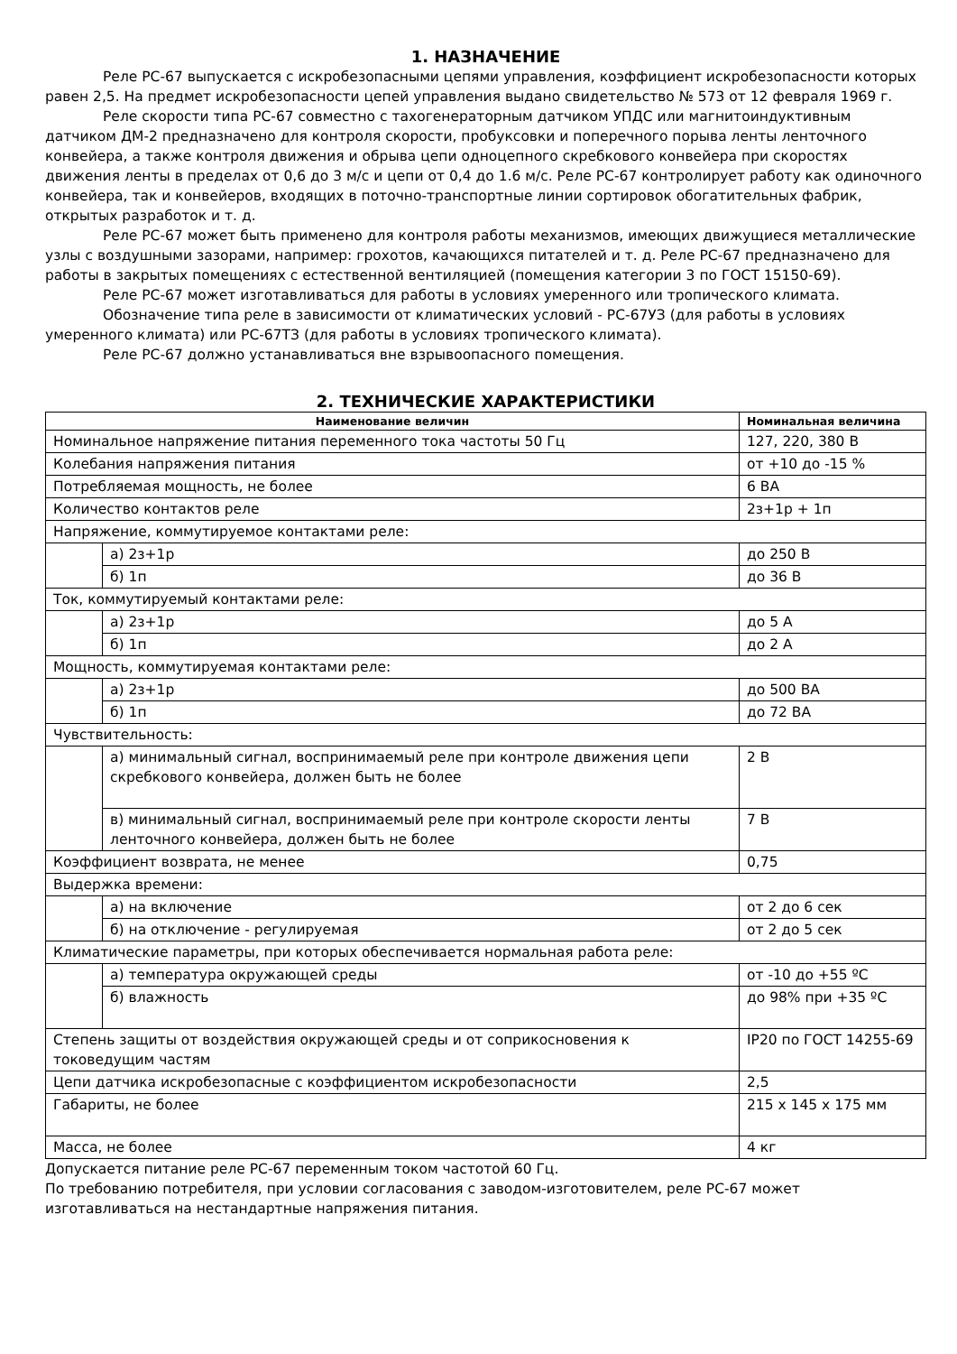1. НАЗНАЧЕНИЕ
Реле РС-67 выпускается с искробезопасными цепями управления, коэффициент искробезопасности которых равен 2,5. На предмет искробезопасности цепей управления выдано свидетельство № 573 от 12 февраля 1969 г.
Реле скорости типа РС-67 совместно с тахогенераторным датчиком УПДС или магнитоиндуктивным датчиком ДМ-2 предназначено для контроля скорости, пробуксовки и поперечного порыва ленты ленточного конвейера, а также контроля движения и обрыва цепи одноцепного скребкового конвейера при скоростях движения ленты в пределах от 0,6 до 3 м/с и цепи от 0,4 до 1.6 м/с. Реле РС-67 контролирует работу как одиночного конвейера, так и конвейеров, входящих в поточно-транспортные линии сортировок обогатительных фабрик, открытых разработок и т. д.
Реле РС-67 может быть применено для контроля работы механизмов, имеющих движущиеся металлические узлы с воздушными зазорами, например: грохотов, качающихся питателей и т. д. Реле РС-67 предназначено для работы в закрытых помещениях с естественной вентиляцией (помещения категории 3 по ГОСТ 15150-69).
Реле РС-67 может изготавливаться для работы в условиях умеренного или тропического климата.
Обозначение типа реле в зависимости от климатических условий - РС-67УЗ (для работы в условиях умеренного климата) или РС-67ТЗ (для работы в условиях тропического климата).
Реле РС-67 должно устанавливаться вне взрывоопасного помещения.
2. ТЕХНИЧЕСКИЕ ХАРАКТЕРИСТИКИ
| Наименование величин | | Номинальная величина |
| --- | --- | --- |
| Номинальное напряжение питания переменного тока частоты 50 Гц | | 127, 220, 380 В |
| Колебания напряжения питания | | от +10 до -15 % |
| Потребляемая мощность, не более | | 6 ВА |
| Количество контактов реле | | 2з+1р + 1п |
| Напряжение, коммутируемое контактами реле: | | |
| | а) 2з+1р | до 250 В |
| | б) 1п | до 36 В |
| Ток, коммутируемый контактами реле: | | |
| | а) 2з+1р | до 5 А |
| | б) 1п | до 2 А |
| Мощность, коммутируемая контактами реле: | | |
| | а) 2з+1р | до 500 ВА |
| | б) 1п | до 72 ВА |
| Чувствительность: | | |
| | а) минимальный сигнал, воспринимаемый реле при контроле движения цепи скребкового конвейера, должен быть не более | 2 В |
| | в) минимальный сигнал, воспринимаемый реле при контроле скорости ленты ленточного конвейера, должен быть не более | 7 В |
| Коэффициент возврата, не менее | | 0,75 |
| Выдержка времени: | | |
| | а) на включение | от 2 до 6 сек |
| | б) на отключение - регулируемая | от 2 до 5 сек |
| Климатические параметры, при которых обеспечивается нормальная работа реле: | | |
| | а) температура окружающей среды | от -10 до +55 ºС |
| | б) влажность | до 98% при +35 ºС |
| Степень защиты от воздействия окружающей среды и от соприкосновения к токоведущим частям | | IP20 по ГОСТ 14255-69 |
| Цепи датчика искробезопасные с коэффициентом искробезопасности | | 2,5 |
| Габариты, не более | | 215 х 145 х 175 мм |
| Масса, не более | | 4 кг |
Допускается питание реле РС-67 переменным током частотой 60 Гц.
По требованию потребителя, при условии согласования с заводом-изготовителем, реле РС-67 может изготавливаться на нестандартные напряжения питания.